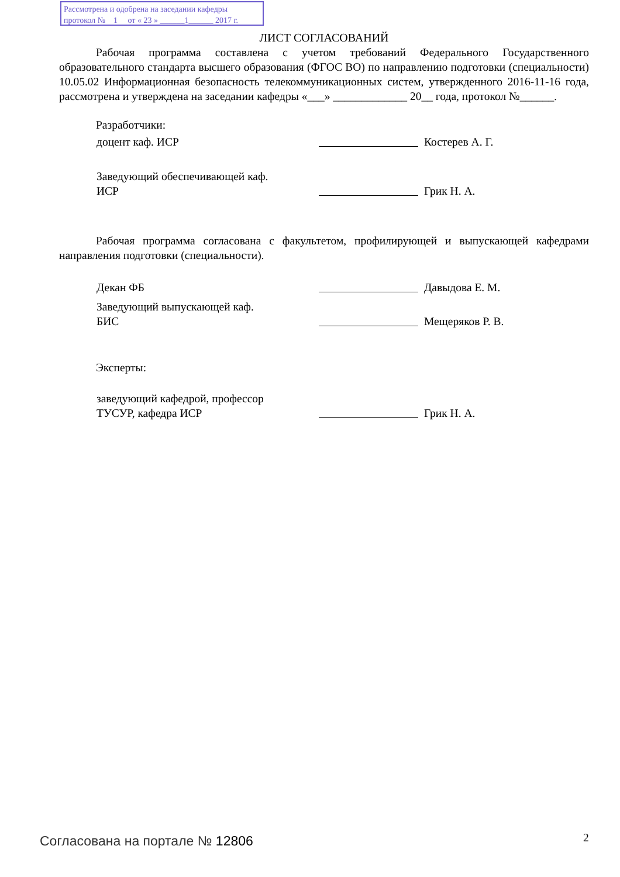Рассмотрена и одобрена на заседании кафедры
протокол № 1 от « 23 » ______1______ 2017 г.
ЛИСТ СОГЛАСОВАНИЙ
Рабочая программа составлена с учетом требований Федерального Государственного образовательного стандарта высшего образования (ФГОС ВО) по направлению подготовки (специальности) 10.05.02 Информационная безопасность телекоммуникационных систем, утвержденного 2016-11-16 года, рассмотрена и утверждена на заседании кафедры «___» _____________ 20__ года, протокол №______.
Разработчики:
доцент каф. ИСР Костерев А. Г.
Заведующий обеспечивающей каф.
ИСР
Грик Н. А.
Рабочая программа согласована с факультетом, профилирующей и выпускающей кафедрами направления подготовки (специальности).
Декан ФБ Давыдова Е. М.
Заведующий выпускающей каф.
БИС
Мещеряков Р. В.
Эксперты:
заведующий кафедрой, профессор
ТУСУР, кафедра ИСР
Грик Н. А.
Согласована на портале № 12806 2